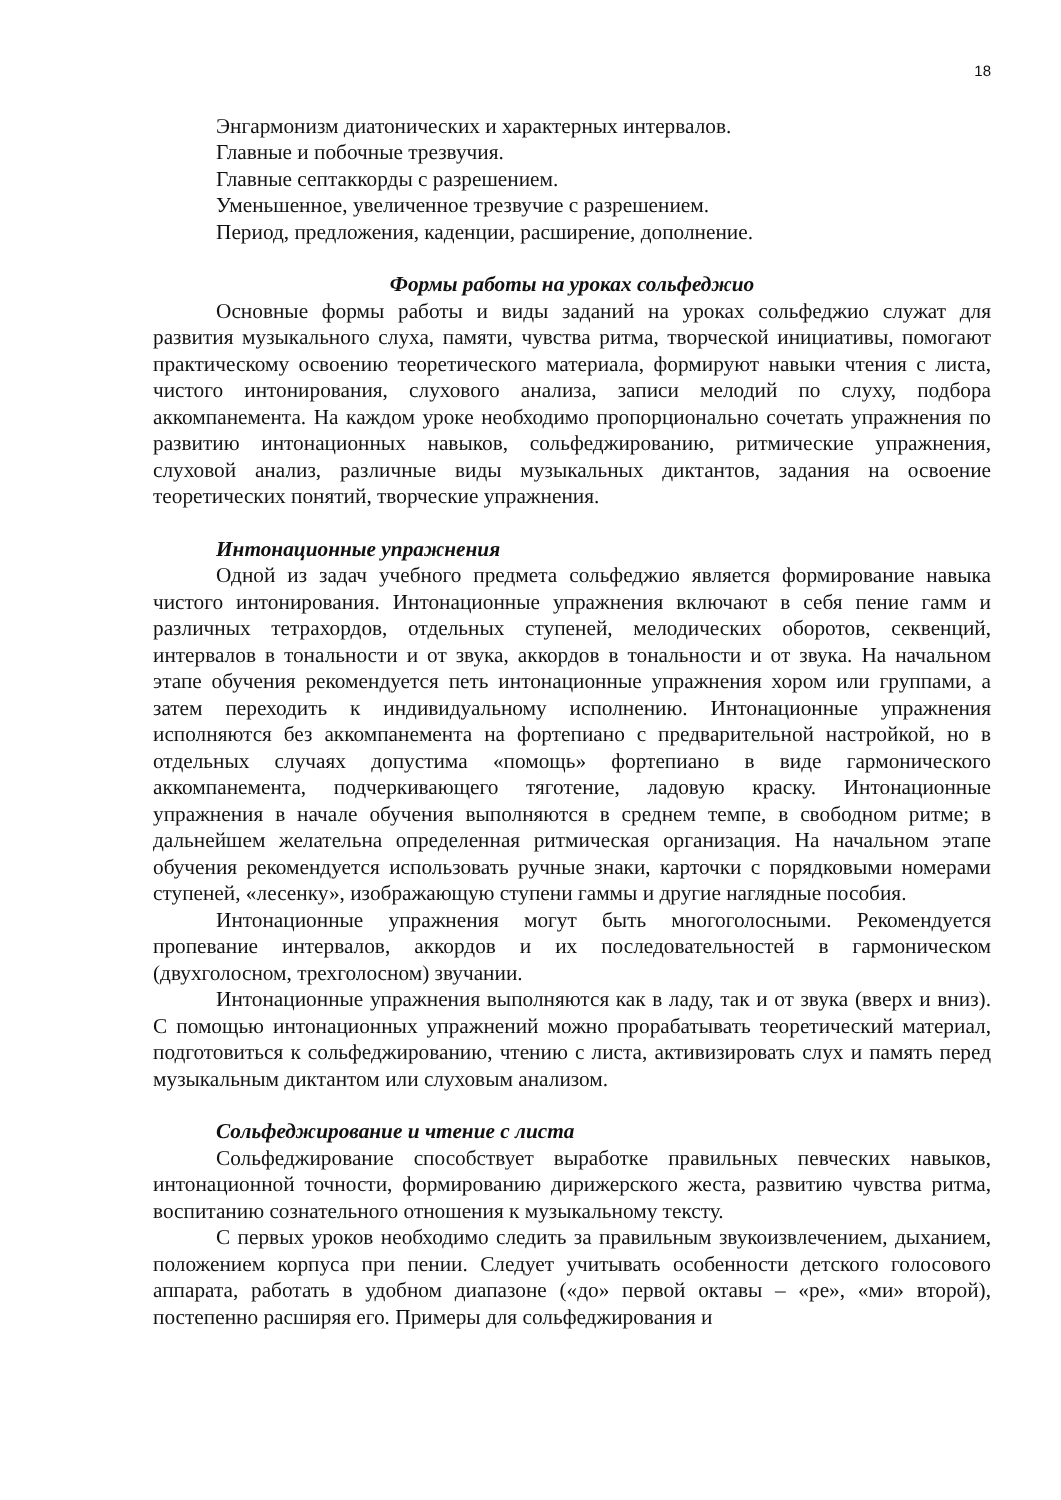18
Энгармонизм диатонических и характерных интервалов.
Главные и побочные трезвучия.
Главные септаккорды с разрешением.
Уменьшенное, увеличенное трезвучие с разрешением.
Период, предложения, каденции, расширение, дополнение.
Формы работы на уроках сольфеджио
Основные формы работы и виды заданий на уроках сольфеджио служат для развития музыкального слуха, памяти, чувства ритма, творческой инициативы, помогают практическому освоению теоретического материала, формируют навыки чтения с листа, чистого интонирования, слухового анализа, записи мелодий по слуху, подбора аккомпанемента. На каждом уроке необходимо пропорционально сочетать упражнения по развитию интонационных навыков, сольфеджированию, ритмические упражнения, слуховой анализ, различные виды музыкальных диктантов, задания на освоение теоретических понятий, творческие упражнения.
Интонационные упражнения
Одной из задач учебного предмета сольфеджио является формирование навыка чистого интонирования. Интонационные упражнения включают в себя пение гамм и различных тетрахордов, отдельных ступеней, мелодических оборотов, секвенций, интервалов в тональности и от звука, аккордов в тональности и от звука. На начальном этапе обучения рекомендуется петь интонационные упражнения хором или группами, а затем переходить к индивидуальному исполнению. Интонационные упражнения исполняются без аккомпанемента на фортепиано с предварительной настройкой, но в отдельных случаях допустима «помощь» фортепиано в виде гармонического аккомпанемента, подчеркивающего тяготение, ладовую краску. Интонационные упражнения в начале обучения выполняются в среднем темпе, в свободном ритме; в дальнейшем желательна определенная ритмическая организация. На начальном этапе обучения рекомендуется использовать ручные знаки, карточки с порядковыми номерами ступеней, «лесенку», изображающую ступени гаммы и другие наглядные пособия.
Интонационные упражнения могут быть многоголосными. Рекомендуется пропевание интервалов, аккордов и их последовательностей в гармоническом (двухголосном, трехголосном) звучании.
Интонационные упражнения выполняются как в ладу, так и от звука (вверх и вниз). С помощью интонационных упражнений можно прорабатывать теоретический материал, подготовиться к сольфеджированию, чтению с листа, активизировать слух и память перед музыкальным диктантом или слуховым анализом.
Сольфеджирование и чтение с листа
Сольфеджирование способствует выработке правильных певческих навыков, интонационной точности, формированию дирижерского жеста, развитию чувства ритма, воспитанию сознательного отношения к музыкальному тексту.
С первых уроков необходимо следить за правильным звукоизвлечением, дыханием, положением корпуса при пении. Следует учитывать особенности детского голосового аппарата, работать в удобном диапазоне («до» первой октавы – «ре», «ми» второй), постепенно расширяя его. Примеры для сольфеджирования и